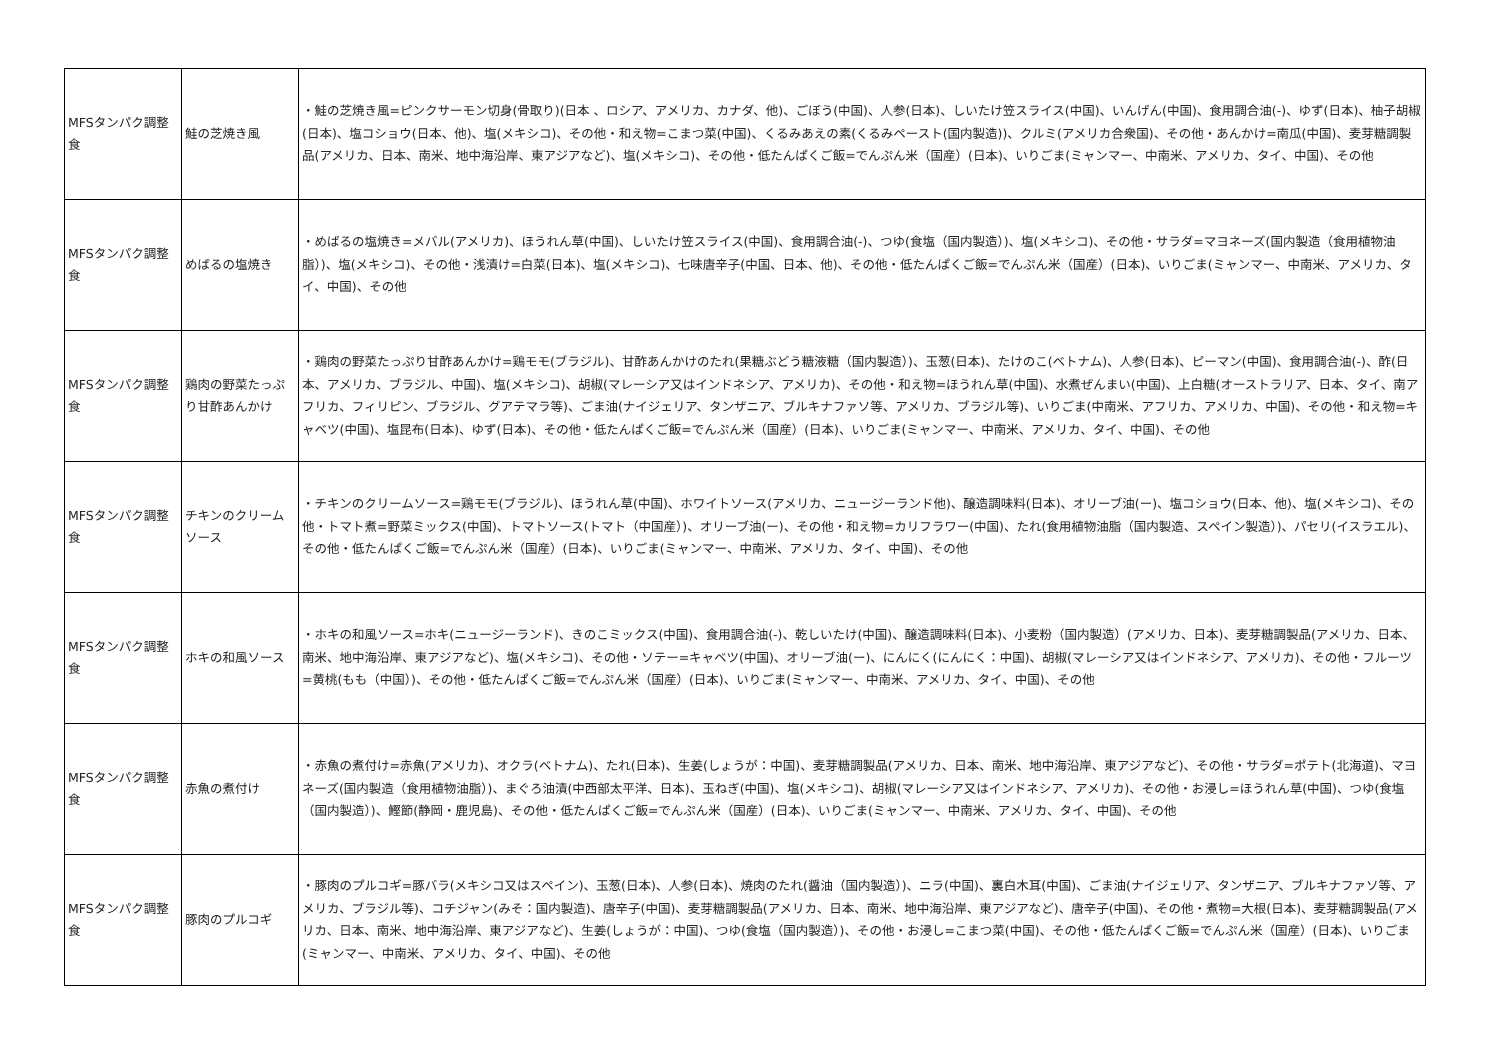| MFSタンパク調整食 | 鮭の芝焼き風 | ・鮭の芝焼き風=ピンクサーモン切身(骨取り)(日本 、ロシア、アメリカ、カナダ、他)、ごぼう(中国)、人参(日本)、しいたけ笠スライス(中国)、いんげん(中国)、食用調合油(-)、ゆず(日本)、柚子胡椒(日本)、塩コショウ(日本、他)、塩(メキシコ)、その他・和え物=こまつ菜(中国)、くるみあえの素(くるみペースト(国内製造))、クルミ(アメリカ合衆国)、その他・あんかけ=南瓜(中国)、麦芽糖調製品(アメリカ、日本、南米、地中海沿岸、東アジアなど)、塩(メキシコ)、その他・低たんぱくご飯=でんぷん米（国産）(日本)、いりごま(ミャンマー、中南米、アメリカ、タイ、中国)、その他 |
| MFSタンパク調整食 | めばるの塩焼き | ・めばるの塩焼き=メバル(アメリカ)、ほうれん草(中国)、しいたけ笠スライス(中国)、食用調合油(-)、つゆ(食塩（国内製造）)、塩(メキシコ)、その他・サラダ=マヨネーズ(国内製造（食用植物油脂）)、塩(メキシコ)、その他・浅漬け=白菜(日本)、塩(メキシコ)、七味唐辛子(中国、日本、他)、その他・低たんぱくご飯=でんぷん米（国産）(日本)、いりごま(ミャンマー、中南米、アメリカ、タイ、中国)、その他 |
| MFSタンパク調整食 | 鶏肉の野菜たっぷり甘酢あんかけ | ・鶏肉の野菜たっぷり甘酢あんかけ=鶏モモ(ブラジル)、甘酢あんかけのたれ(果糖ぶどう糖液糖（国内製造）)、玉葱(日本)、たけのこ(ベトナム)、人参(日本)、ピーマン(中国)、食用調合油(-)、酢(日本、アメリカ、ブラジル、中国)、塩(メキシコ)、胡椒(マレーシア又はインドネシア、アメリカ)、その他・和え物=ほうれん草(中国)、水煮ぜんまい(中国)、上白糖(オーストラリア、日本、タイ、南アフリカ、フィリピン、ブラジル、グアテマラ等)、ごま油(ナイジェリア、タンザニア、ブルキナファソ等、アメリカ、ブラジル等)、いりごま(中南米、アフリカ、アメリカ、中国)、その他・和え物=キャベツ(中国)、塩昆布(日本)、ゆず(日本)、その他・低たんぱくご飯=でんぷん米（国産）(日本)、いりごま(ミャンマー、中南米、アメリカ、タイ、中国)、その他 |
| MFSタンパク調整食 | チキンのクリームソース | ・チキンのクリームソース=鶏モモ(ブラジル)、ほうれん草(中国)、ホワイトソース(アメリカ、ニュージーランド他)、醸造調味料(日本)、オリーブ油(ー)、塩コショウ(日本、他)、塩(メキシコ)、その他・トマト煮=野菜ミックス(中国)、トマトソース(トマト（中国産）)、オリーブ油(ー)、その他・和え物=カリフラワー(中国)、たれ(食用植物油脂（国内製造、スペイン製造）)、パセリ(イスラエル)、その他・低たんぱくご飯=でんぷん米（国産）(日本)、いりごま(ミャンマー、中南米、アメリカ、タイ、中国)、その他 |
| MFSタンパク調整食 | ホキの和風ソース | ・ホキの和風ソース=ホキ(ニュージーランド)、きのこミックス(中国)、食用調合油(-)、乾しいたけ(中国)、醸造調味料(日本)、小麦粉（国内製造）(アメリカ、日本)、麦芽糖調製品(アメリカ、日本、南米、地中海沿岸、東アジアなど)、塩(メキシコ)、その他・ソテー=キャベツ(中国)、オリーブ油(ー)、にんにく(にんにく：中国)、胡椒(マレーシア又はインドネシア、アメリカ)、その他・フルーツ=黄桃(もも（中国）)、その他・低たんぱくご飯=でんぷん米（国産）(日本)、いりごま(ミャンマー、中南米、アメリカ、タイ、中国)、その他 |
| MFSタンパク調整食 | 赤魚の煮付け | ・赤魚の煮付け=赤魚(アメリカ)、オクラ(ベトナム)、たれ(日本)、生姜(しょうが：中国)、麦芽糖調製品(アメリカ、日本、南米、地中海沿岸、東アジアなど)、その他・サラダ=ポテト(北海道)、マヨネーズ(国内製造（食用植物油脂）)、まぐろ油漬(中西部太平洋、日本)、玉ねぎ(中国)、塩(メキシコ)、胡椒(マレーシア又はインドネシア、アメリカ)、その他・お浸し=ほうれん草(中国)、つゆ(食塩（国内製造）)、鰹節(静岡・鹿児島)、その他・低たんぱくご飯=でんぷん米（国産）(日本)、いりごま(ミャンマー、中南米、アメリカ、タイ、中国)、その他 |
| MFSタンパク調整食 | 豚肉のプルコギ | ・豚肉のプルコギ=豚バラ(メキシコ又はスペイン)、玉葱(日本)、人参(日本)、焼肉のたれ(醤油（国内製造）)、ニラ(中国)、裏白木耳(中国)、ごま油(ナイジェリア、タンザニア、ブルキナファソ等、アメリカ、ブラジル等)、コチジャン(みそ：国内製造)、唐辛子(中国)、麦芽糖調製品(アメリカ、日本、南米、地中海沿岸、東アジアなど)、唐辛子(中国)、その他・煮物=大根(日本)、麦芽糖調製品(アメリカ、日本、南米、地中海沿岸、東アジアなど)、生姜(しょうが：中国)、つゆ(食塩（国内製造）)、その他・お浸し=こまつ菜(中国)、その他・低たんぱくご飯=でんぷん米（国産）(日本)、いりごま(ミャンマー、中南米、アメリカ、タイ、中国)、その他 |